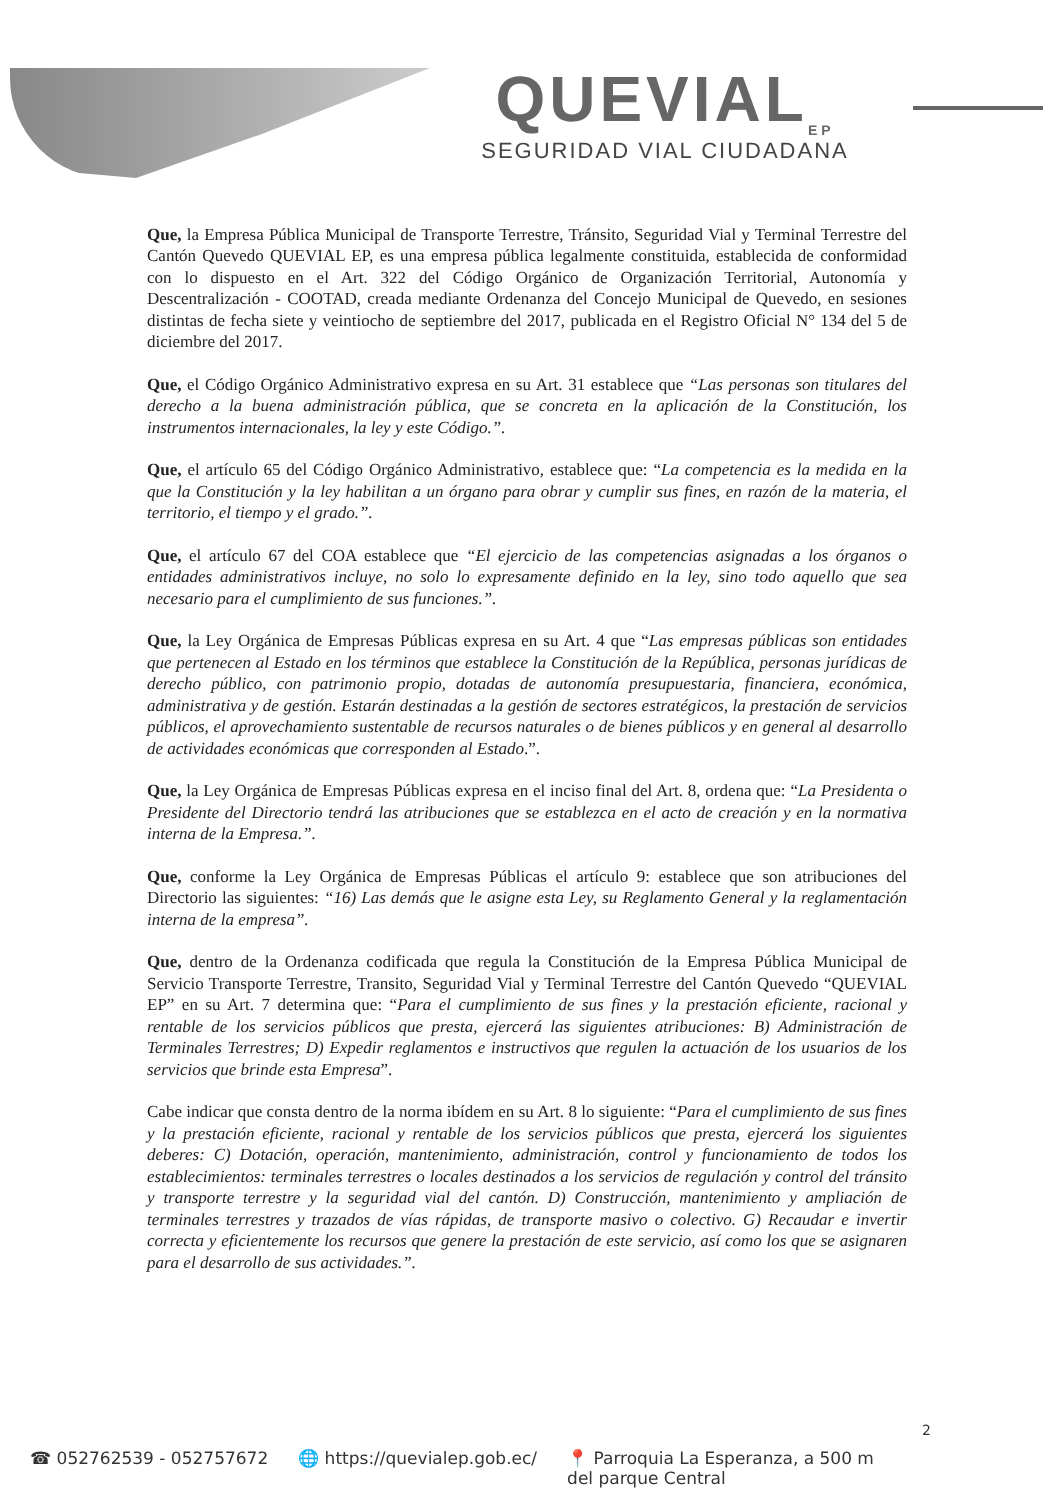QUEVIAL<sub>EP</sub>
SEGURIDAD VIAL CIUDADANA
Que, la Empresa Pública Municipal de Transporte Terrestre, Tránsito, Seguridad Vial y Terminal Terrestre del Cantón Quevedo QUEVIAL EP, es una empresa pública legalmente constituida, establecida de conformidad con lo dispuesto en el Art. 322 del Código Orgánico de Organización Territorial, Autonomía y Descentralización - COOTAD, creada mediante Ordenanza del Concejo Municipal de Quevedo, en sesiones distintas de fecha siete y veintiocho de septiembre del 2017, publicada en el Registro Oficial N° 134 del 5 de diciembre del 2017.
Que, el Código Orgánico Administrativo expresa en su Art. 31 establece que “Las personas son titulares del derecho a la buena administración pública, que se concreta en la aplicación de la Constitución, los instrumentos internacionales, la ley y este Código.”.
Que, el artículo 65 del Código Orgánico Administrativo, establece que: “La competencia es la medida en la que la Constitución y la ley habilitan a un órgano para obrar y cumplir sus fines, en razón de la materia, el territorio, el tiempo y el grado.”.
Que, el artículo 67 del COA establece que “El ejercicio de las competencias asignadas a los órganos o entidades administrativos incluye, no solo lo expresamente definido en la ley, sino todo aquello que sea necesario para el cumplimiento de sus funciones.”.
Que, la Ley Orgánica de Empresas Públicas expresa en su Art. 4 que “Las empresas públicas son entidades que pertenecen al Estado en los términos que establece la Constitución de la República, personas jurídicas de derecho público, con patrimonio propio, dotadas de autonomía presupuestaria, financiera, económica, administrativa y de gestión. Estarán destinadas a la gestión de sectores estratégicos, la prestación de servicios públicos, el aprovechamiento sustentable de recursos naturales o de bienes públicos y en general al desarrollo de actividades económicas que corresponden al Estado.”.
Que, la Ley Orgánica de Empresas Públicas expresa en el inciso final del Art. 8, ordena que: “La Presidenta o Presidente del Directorio tendrá las atribuciones que se establezca en el acto de creación y en la normativa interna de la Empresa.”.
Que, conforme la Ley Orgánica de Empresas Públicas el artículo 9: establece que son atribuciones del Directorio las siguientes: “16) Las demás que le asigne esta Ley, su Reglamento General y la reglamentación interna de la empresa”.
Que, dentro de la Ordenanza codificada que regula la Constitución de la Empresa Pública Municipal de Servicio Transporte Terrestre, Transito, Seguridad Vial y Terminal Terrestre del Cantón Quevedo “QUEVIAL EP” en su Art. 7 determina que: “Para el cumplimiento de sus fines y la prestación eficiente, racional y rentable de los servicios públicos que presta, ejercerá las siguientes atribuciones: B) Administración de Terminales Terrestres; D) Expedir reglamentos e instructivos que regulen la actuación de los usuarios de los servicios que brinde esta Empresa”.
Cabe indicar que consta dentro de la norma ibídem en su Art. 8 lo siguiente: “Para el cumplimiento de sus fines y la prestación eficiente, racional y rentable de los servicios públicos que presta, ejercerá los siguientes deberes: C) Dotación, operación, mantenimiento, administración, control y funcionamiento de todos los establecimientos: terminales terrestres o locales destinados a los servicios de regulación y control del tránsito y transporte terrestre y la seguridad vial del cantón. D) Construcción, mantenimiento y ampliación de terminales terrestres y trazados de vías rápidas, de transporte masivo o colectivo. G) Recaudar e invertir correcta y eficientemente los recursos que genere la prestación de este servicio, así como los que se asignaren para el desarrollo de sus actividades.”.
2
☎ 052762539 - 052757672 🌐 https://quevialep.gob.ec/ 📍 Parroquia La Esperanza, a 500 m
del parque Central